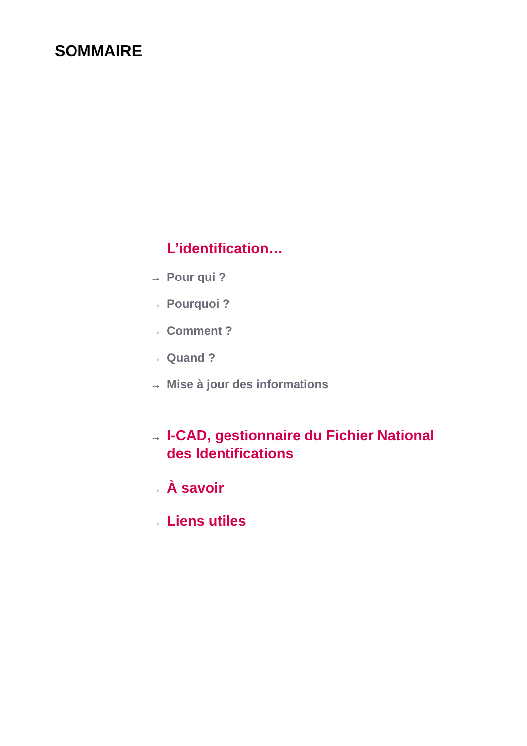SOMMAIRE
L’identification…
→ Pour qui ?
→ Pourquoi ?
→ Comment ?
→ Quand ?
→ Mise à jour des informations
→ I-CAD, gestionnaire du Fichier National
des Identifications
→ À savoir
→ Liens utiles